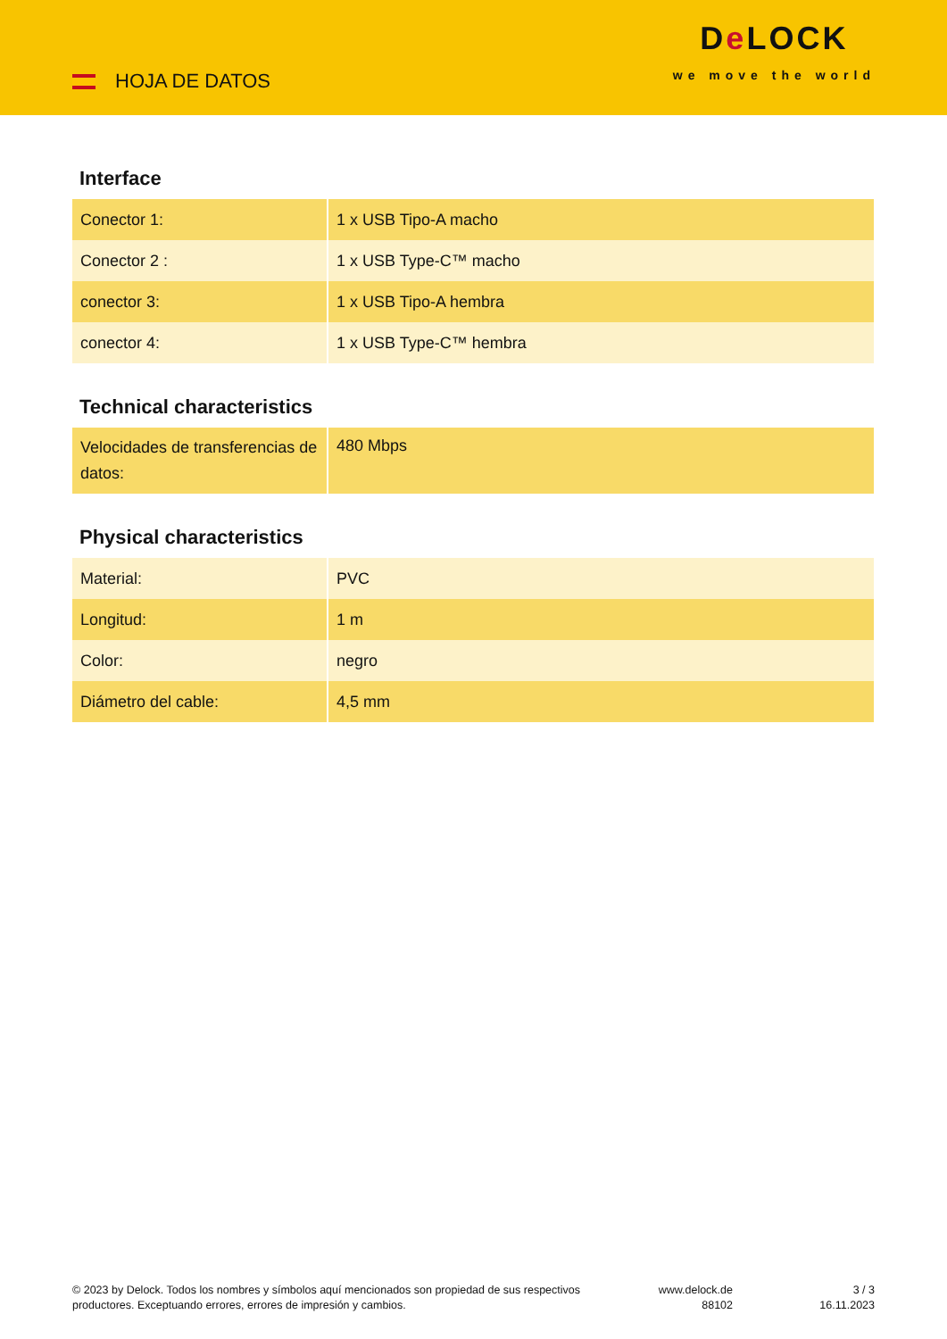HOJA DE DATOS
De LOCK
we move the world
Interface
| Conector 1: | 1 x USB Tipo-A macho |
| Conector 2 : | 1 x USB Type-C™ macho |
| conector 3: | 1 x USB Tipo-A hembra |
| conector 4: | 1 x USB Type-C™ hembra |
Technical characteristics
| Velocidades de transferencias de datos: | 480 Mbps |
Physical characteristics
| Material: | PVC |
| Longitud: | 1 m |
| Color: | negro |
| Diámetro del cable: | 4,5 mm |
© 2023 by Delock. Todos los nombres y símbolos aquí mencionados son propiedad de sus respectivos productores. Exceptuando errores, errores de impresión y cambios.
www.delock.de
88102
3 / 3
16.11.2023